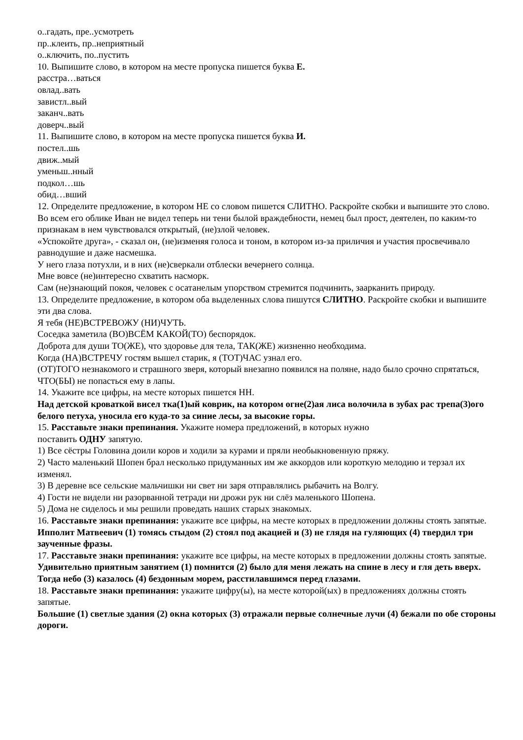о..гадать, пре..усмотреть
пр..клеить, пр..неприятный
о..ключить, по..пустить
10. Выпишите слово, в котором на месте пропуска пишется буква Е.
расстра…ваться
овлад..вать
завистл..вый
заканч..вать
доверч..вый
11. Выпишите слово, в котором на месте пропуска пишется буква И.
постел..шь
движ..мый
уменьш..нный
подкол…шь
обид…вший
12. Определите предложение, в котором НЕ со словом пишется СЛИТНО. Раскройте скобки и выпишите это слово.
Во всем его облике Иван не видел теперь ни тени былой враждебности, немец был прост, деятелен, по каким-то признакам в нем чувствовался открытый, (не)злой человек.
«Успокойте друга», - сказал он, (не)изменяя голоса и тоном, в котором из-за приличия и участия просвечивало равнодушие и даже насмешка.
У него глаза потухли, и в них (не)сверкали отблески вечернего солнца.
Мне вовсе (не)интересно схватить насморк.
Сам (не)знающий покоя, человек с осатанелым упорством стремится подчинить, заарканить природу.
13. Определите предложение, в котором оба выделенных слова пишутся СЛИТНО. Раскройте скобки и выпишите эти два слова.
Я тебя (НЕ)ВСТРЕВОЖУ (НИ)ЧУТЬ.
Соседка заметила (ВО)ВСЁМ КАКОЙ(ТО) беспорядок.
Доброта для души ТО(ЖЕ), что здоровье для тела, ТАК(ЖЕ) жизненно необходима.
Когда (НА)ВСТРЕЧУ гостям вышел старик, я (ТОТ)ЧАС узнал его.
(ОТ)ТОГО незнакомого и страшного зверя, который внезапно появился на поляне, надо было срочно спрятаться, ЧТО(БЫ) не попасться ему в лапы.
14. Укажите все цифры, на месте которых пишется НН.
Над детской кроваткой висел тка(1)ый коврик, на котором огне(2)ая лиса волочила в зубах рас трепа(3)ого белого петуха, уносила его куда-то за синие лесы, за высокие горы.
15. Расставьте знаки препинания. Укажите номера предложений, в которых нужно
поставить ОДНУ запятую.
1) Все сёстры Головина доили коров и ходили за курами и пряли необыкновенную пряжу.
2) Часто маленький Шопен брал несколько придуманных им же аккордов или короткую мелодию и терзал их изменял.
3) В деревне все сельские мальчишки ни свет ни заря отправлялись рыбачить на Волгу.
4) Гости не видели ни разорванной тетради ни дрожи рук ни слёз маленького Шопена.
5) Дома не сиделось и мы решили проведать наших старых знакомых.
16. Расставьте знаки препинания: укажите все цифры, на месте которых в предложении должны стоять запятые.
Ипполит Матвеевич (1) томясь стыдом (2) стоял под акацией и (3) не глядя на гуляющих (4) твердил три заученные фразы.
17. Расставьте знаки препинания: укажите все цифры, на месте которых в предложении должны стоять запятые.
Удивительно приятным занятием (1) помнится (2) было для меня лежать на спине в лесу и гля деть вверх. Тогда небо (3) казалось (4) бездонным морем, расстилавшимся перед глазами.
18. Расставьте знаки препинания: укажите цифру(ы), на месте которой(ых) в предложениях должны стоять запятые.
Большие (1) светлые здания (2) окна которых (3) отражали первые солнечные лучи (4) бежали по обе стороны дороги.